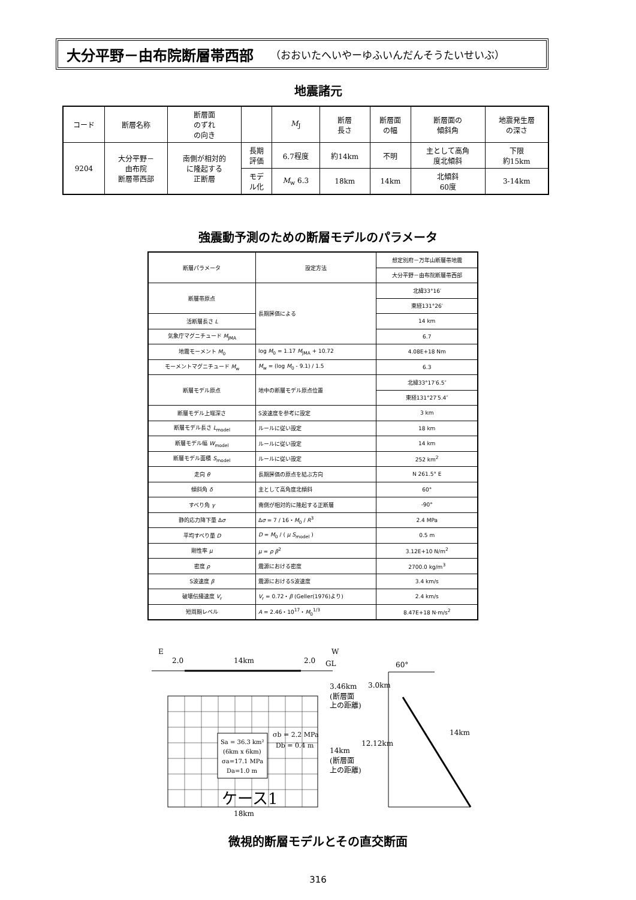大分平野－由布院断層帯西部 （おおいたへいやーゆふいんだんそうたいせいぶ）
地震諸元
| コード | 断層名称 | 断層面 のずれ の向き | | M<sub>J</sub> | 断層 長さ | 断層面 の幅 | 断層面の 傾斜角 | 地震発生層 の深さ |
| --- | --- | --- | --- | --- | --- | --- | --- | --- |
| 9204 | 大分平野－ 由布院 断層帯西部 | 南側が相対的 に隆起する 正断層 | 長期 評価 | 6.7程度 | 約14km | 不明 | 主として高角 度北傾斜 | 下限 約15km |
| | | | モデ ル化 | M<sub>w</sub> 6.3 | 18km | 14km | 北傾斜 60度 | 3-14km |
強震動予測のための断層モデルのパラメータ
| 断層パラメータ | 設定方法 | 想定別府－万年山断層帯地震 |
| --- | --- | --- |
| | | 大分平野－由布院断層帯西部 |
| 断層帯原点 | 長期評価による | 北緯33°16′ |
| | | 東経131°26′ |
| 活断層長さ L | | 14 km |
| 気象庁マグニチュード M<sub>JMA</sub> | | 6.7 |
| 地震モーメント M<sub>0</sub> | log M<sub>0</sub> = 1.17 M<sub>JMA</sub> + 10.72 | 4.08E+18 Nm |
| モーメントマグニチュード M<sub>w</sub> | M<sub>w</sub> = (log M<sub>0</sub> - 9.1) / 1.5 | 6.3 |
| 断層モデル原点 | 地中の断層モデル原点位置 | 北緯33°17′6.5″ |
| | | 東経131°27′5.4″ |
| 断層モデル上端深さ | S波速度を参考に設定 | 3 km |
| 断層モデル長さ L<sub>model</sub> | ルールに従い設定 | 18 km |
| 断層モデル幅 W<sub>model</sub> | ルールに従い設定 | 14 km |
| 断層モデル面積 S<sub>model</sub> | ルールに従い設定 | 252 km<sup>2</sup> |
| 走向 θ | 長期評価の原点を結ぶ方向 | N 261.5° E |
| 傾斜角 δ | 主として高角度北傾斜 | 60° |
| すべり角 γ | 南側が相対的に隆起する正断層 | -90° |
| 静的応力降下量 Δ σ | Δ σ = 7 / 16・ M<sub>0</sub> / R<sup>3</sup> | 2.4 MPa |
| 平均すべり量 D | D = M<sub>0</sub> / ( μ S<sub>model</sub> ) | 0.5 m |
| 剛性率 μ | μ = ρ β<sup>2</sup> | 3.12E+10 N/m<sup>2</sup> |
| 密度 ρ | 震源における密度 | 2700.0 kg/m<sup>3</sup> |
| S波速度 β | 震源におけるS波速度 | 3.4 km/s |
| 破壊伝播速度 V<sub>r</sub> | V<sub>r</sub> = 0.72・ β (Geller(1976)より) | 2.4 km/s |
| 短周期レベル | A = 2.46・10<sup>17</sup>・ M<sub>0</sub><sup>1/3</sup> | 8.47E+18 N·m/s<sup>2</sup> |
E
W
2.0
14km
2.0
GL
Sa = 36.3 km²
(6km x 6km)
σa=17.1 MPa
Da=1.0 m
σb = 2.2 MPa
Db = 0.4 m
ケース1
18km
3.46km
(断層面
上の距離)
14km
(断層面
上の距離)
3.0km
12.12km
14km
60°
微視的断層モデルとその直交断面
316